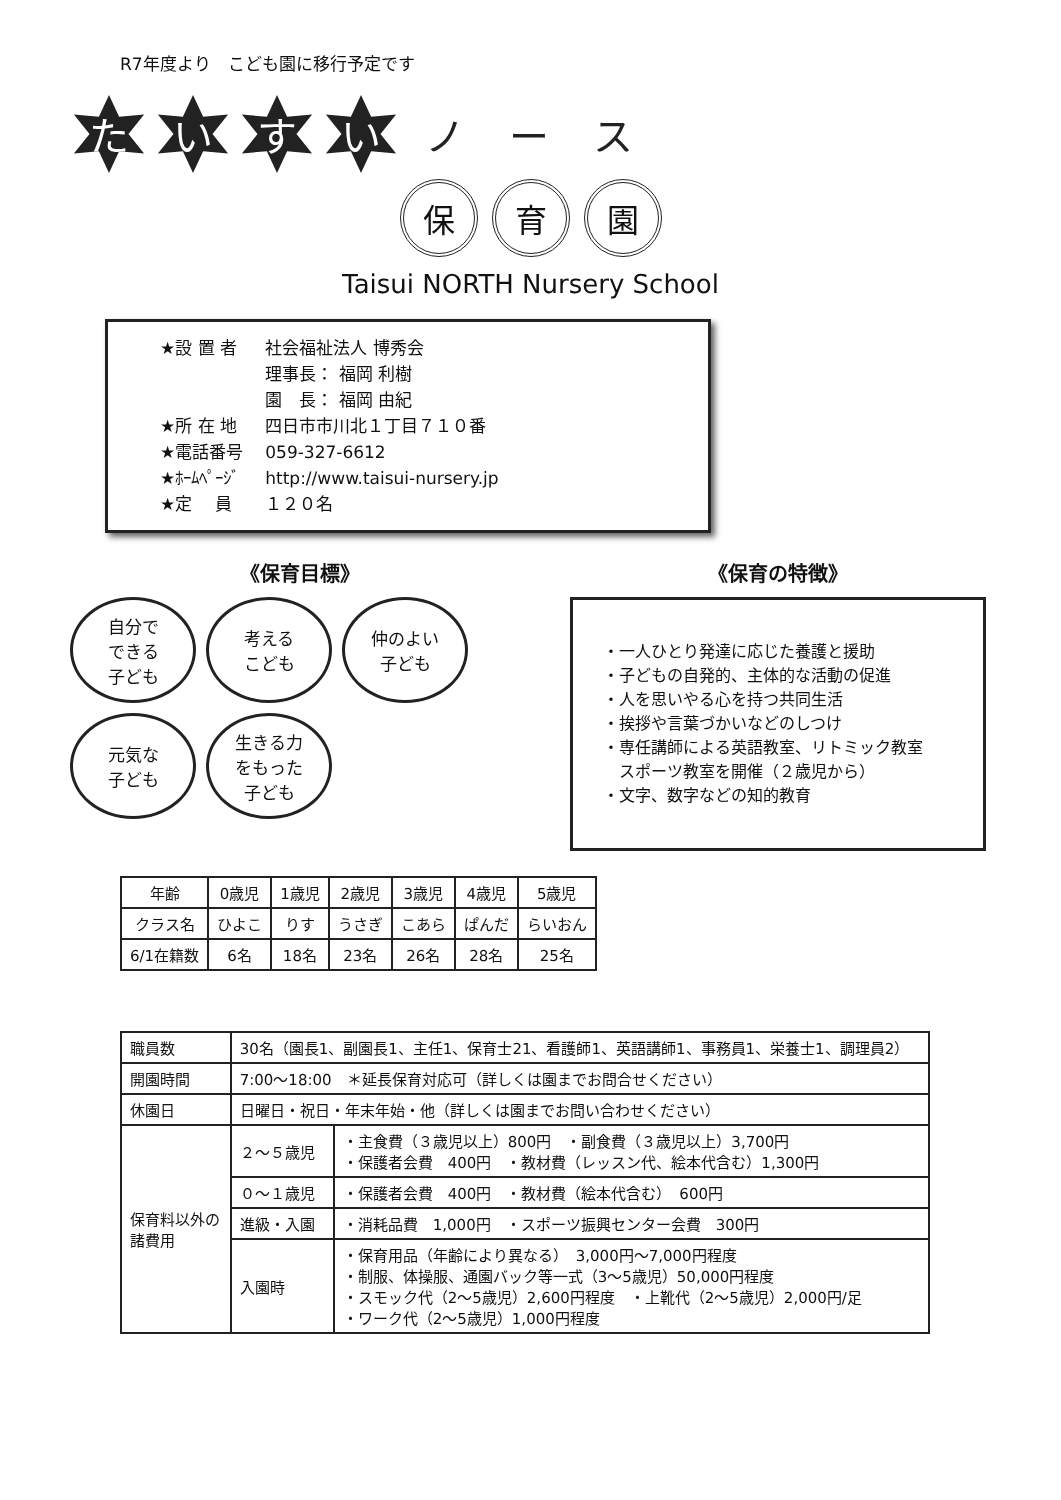R7年度より　こども園に移行予定です
た い す い ノ ー ス
保育 園
Taisui NORTH Nursery School
| ★設 置 者 | 社会福祉法人 博秀会 |
| | 理事長： 福岡 利樹 |
| | 園 長： 福岡 由紀 |
| ★所 在 地 | 四日市市川北１丁目７１０番 |
| ★電話番号 | 059-327-6612 |
| ★ﾎｰﾑﾍﾟｰｼﾞ | http://www.taisui-nursery.jp |
| ★定 員 | １２０名 |
《保育目標》
自分で
できる
子ども
考える
こども
仲のよい
子ども
元気な
子ども
生きる力
をもった
子ども
《保育の特徴》
・一人ひとり発達に応じた養護と援助
・子どもの自発的、主体的な活動の促進
・人を思いやる心を持つ共同生活
・挨拶や言葉づかいなどのしつけ
・専任講師による英語教室、リトミック教室
　スポーツ教室を開催（２歳児から）
・文字、数字などの知的教育
| 年齢 | 0歳児 | 1歳児 | 2歳児 | 3歳児 | 4歳児 | 5歳児 |
| --- | --- | --- | --- | --- | --- | --- |
| クラス名 | ひよこ | りす | うさぎ | こあら | ぱんだ | らいおん |
| 6/1在籍数 | 6名 | 18名 | 23名 | 26名 | 28名 | 25名 |
| 職員数 | 30名（園長1、副園長1、主任1、保育士21、看護師1、英語講師1、事務員1、栄養士1、調理員2） | |
| 開園時間 | 7:00～18:00 ＊延長保育対応可（詳しくは園までお問合せください） | |
| 休園日 | 日曜日・祝日・年末年始・他（詳しくは園までお問い合わせください） | |
| 保育料以外の 諸費用 | ２～５歳児 | ・主食費（３歳児以上）800円 ・副食費（３歳児以上）3,700円 ・保護者会費 400円 ・教材費（レッスン代、絵本代含む）1,300円 |
| | ０～１歳児 | ・保護者会費 400円 ・教材費（絵本代含む） 600円 |
| | 進級・入園 | ・消耗品費 1,000円 ・スポーツ振興センター会費 300円 |
| | 入園時 | ・保育用品（年齢により異なる） 3,000円～7,000円程度 ・制服、体操服、通園バック等一式（3～5歳児）50,000円程度 ・スモック代（2～5歳児）2,600円程度 ・上靴代（2～5歳児）2,000円/足 ・ワーク代（2～5歳児）1,000円程度 |